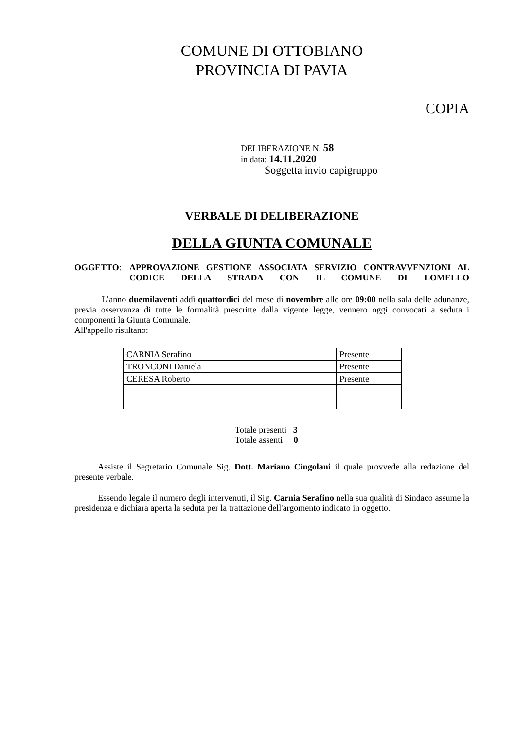COMUNE DI OTTOBIANO
PROVINCIA DI PAVIA
COPIA
DELIBERAZIONE N. 58
in data: 14.11.2020
Soggetta invio capigruppo
VERBALE DI DELIBERAZIONE
DELLA GIUNTA COMUNALE
OGGETTO: APPROVAZIONE GESTIONE ASSOCIATA SERVIZIO CONTRAVVENZIONI AL CODICE DELLA STRADA CON IL COMUNE DI LOMELLO
L’anno duemilaventi addì quattordici del mese di novembre alle ore 09:00 nella sala delle adunanze, previa osservanza di tutte le formalità prescritte dalla vigente legge, vennero oggi convocati a seduta i componenti la Giunta Comunale.
All'appello risultano:
| CARNIA Serafino | Presente |
| TRONCONI Daniela | Presente |
| CERESA Roberto | Presente |
Totale presenti 3
Totale assenti 0
Assiste il Segretario Comunale Sig. Dott. Mariano Cingolani il quale provvede alla redazione del presente verbale.
Essendo legale il numero degli intervenuti, il Sig. Carnia Serafino nella sua qualità di Sindaco assume la presidenza e dichiara aperta la seduta per la trattazione dell'argomento indicato in oggetto.